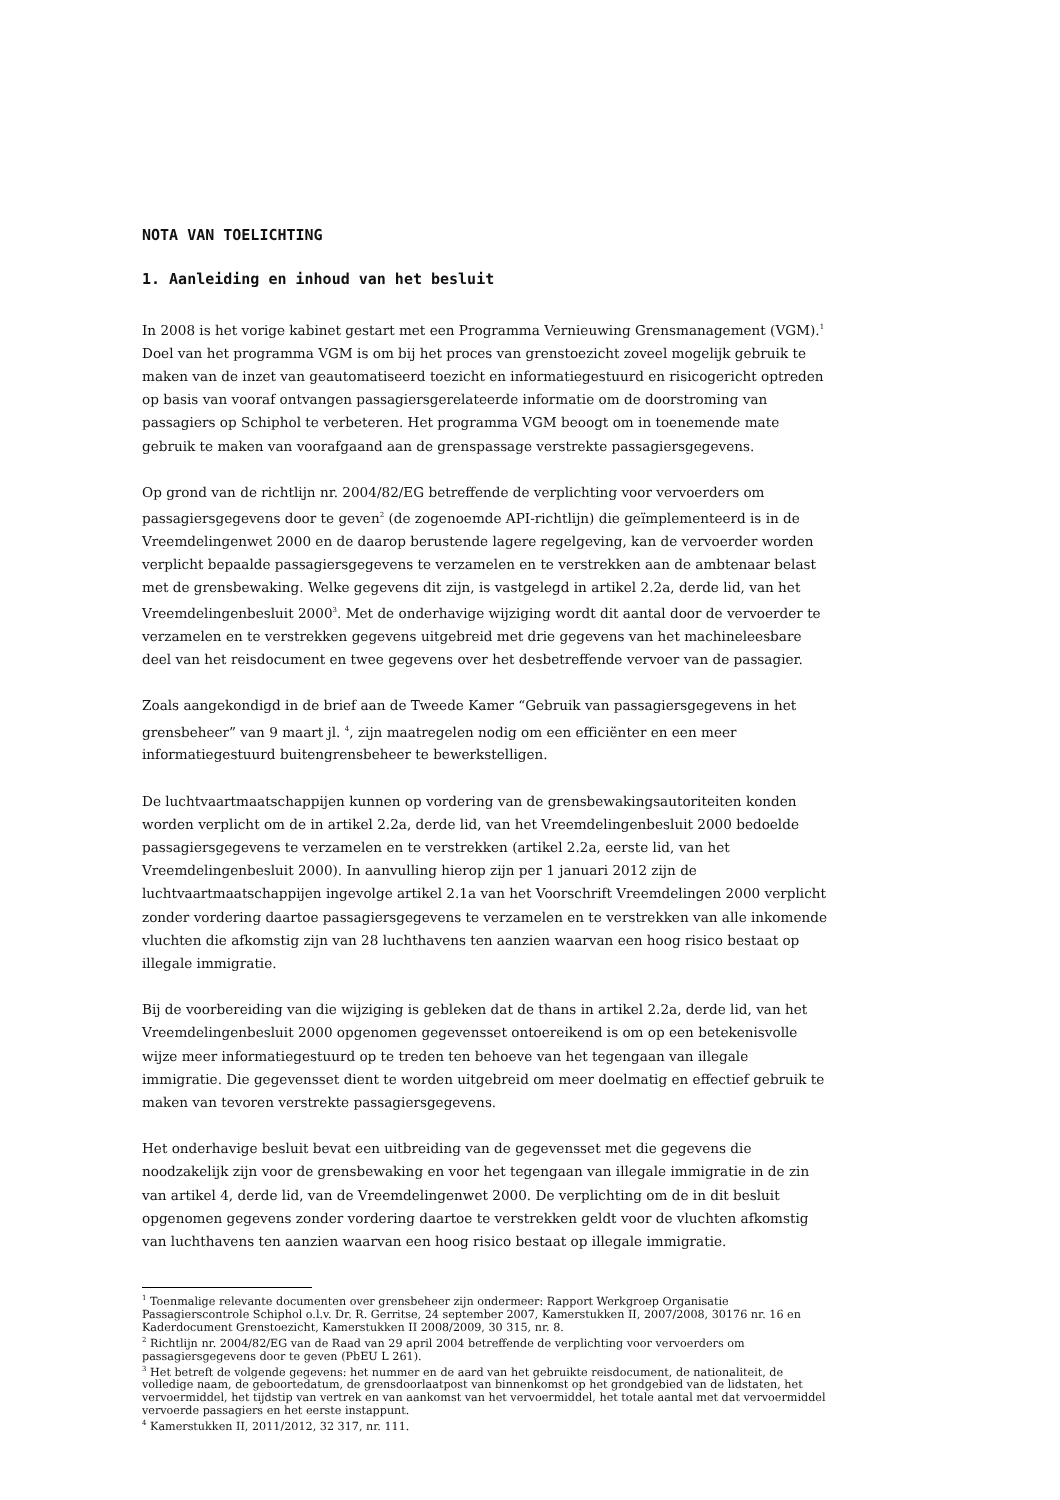NOTA VAN TOELICHTING
1. Aanleiding en inhoud van het besluit
In 2008 is het vorige kabinet gestart met een Programma Vernieuwing Grensmanagement (VGM).<sup>1</sup> Doel van het programma VGM is om bij het proces van grenstoezicht zoveel mogelijk gebruik te maken van de inzet van geautomatiseerd toezicht en informatiegestuurd en risicogericht optreden op basis van vooraf ontvangen passagiersgerelateerde informatie om de doorstroming van passagiers op Schiphol te verbeteren. Het programma VGM beoogt om in toenemende mate gebruik te maken van voorafgaand aan de grenspassage verstrekte passagiersgegevens.
Op grond van de richtlijn nr. 2004/82/EG betreffende de verplichting voor vervoerders om passagiersgegevens door te geven<sup>2</sup> (de zogenoemde API-richtlijn) die geïmplementeerd is in de Vreemdelingenwet 2000 en de daarop berustende lagere regelgeving, kan de vervoerder worden verplicht bepaalde passagiersgegevens te verzamelen en te verstrekken aan de ambtenaar belast met de grensbewaking. Welke gegevens dit zijn, is vastgelegd in artikel 2.2a, derde lid, van het Vreemdelingenbesluit 2000<sup>3</sup>. Met de onderhavige wijziging wordt dit aantal door de vervoerder te verzamelen en te verstrekken gegevens uitgebreid met drie gegevens van het machineleesbare deel van het reisdocument en twee gegevens over het desbetreffende vervoer van de passagier.
Zoals aangekondigd in de brief aan de Tweede Kamer “Gebruik van passagiersgegevens in het grensbeheer” van 9 maart jl. <sup>4</sup>, zijn maatregelen nodig om een efficiënter en een meer informatiegestuurd buitengrensbeheer te bewerkstelligen.
De luchtvaartmaatschappijen kunnen op vordering van de grensbewakingsautoriteiten konden worden verplicht om de in artikel 2.2a, derde lid, van het Vreemdelingenbesluit 2000 bedoelde passagiersgegevens te verzamelen en te verstrekken (artikel 2.2a, eerste lid, van het Vreemdelingenbesluit 2000). In aanvulling hierop zijn per 1 januari 2012 zijn de luchtvaartmaatschappijen ingevolge artikel 2.1a van het Voorschrift Vreemdelingen 2000 verplicht zonder vordering daartoe passagiersgegevens te verzamelen en te verstrekken van alle inkomende vluchten die afkomstig zijn van 28 luchthavens ten aanzien waarvan een hoog risico bestaat op illegale immigratie.
Bij de voorbereiding van die wijziging is gebleken dat de thans in artikel 2.2a, derde lid, van het Vreemdelingenbesluit 2000 opgenomen gegevensset ontoereikend is om op een betekenisvolle wijze meer informatiegestuurd op te treden ten behoeve van het tegengaan van illegale immigratie. Die gegevensset dient te worden uitgebreid om meer doelmatig en effectief gebruik te maken van tevoren verstrekte passagiersgegevens.
Het onderhavige besluit bevat een uitbreiding van de gegevensset met die gegevens die noodzakelijk zijn voor de grensbewaking en voor het tegengaan van illegale immigratie in de zin van artikel 4, derde lid, van de Vreemdelingenwet 2000. De verplichting om de in dit besluit opgenomen gegevens zonder vordering daartoe te verstrekken geldt voor de vluchten afkomstig van luchthavens ten aanzien waarvan een hoog risico bestaat op illegale immigratie.
<sup>1</sup> Toenmalige relevante documenten over grensbeheer zijn ondermeer: Rapport Werkgroep Organisatie Passagierscontrole Schiphol o.l.v. Dr. R. Gerritse, 24 september 2007, Kamerstukken II, 2007/2008, 30176 nr. 16 en Kaderdocument Grenstoezicht, Kamerstukken II 2008/2009, 30 315, nr. 8.
<sup>2</sup> Richtlijn nr. 2004/82/EG van de Raad van 29 april 2004 betreffende de verplichting voor vervoerders om passagiersgegevens door te geven (PbEU L 261).
<sup>3</sup> Het betreft de volgende gegevens: het nummer en de aard van het gebruikte reisdocument, de nationaliteit, de volledige naam, de geboortedatum, de grensdoorlaatpost van binnenkomst op het grondgebied van de lidstaten, het vervoermiddel, het tijdstip van vertrek en van aankomst van het vervoermiddel, het totale aantal met dat vervoermiddel vervoerde passagiers en het eerste instappunt.
<sup>4</sup> Kamerstukken II, 2011/2012, 32 317, nr. 111.